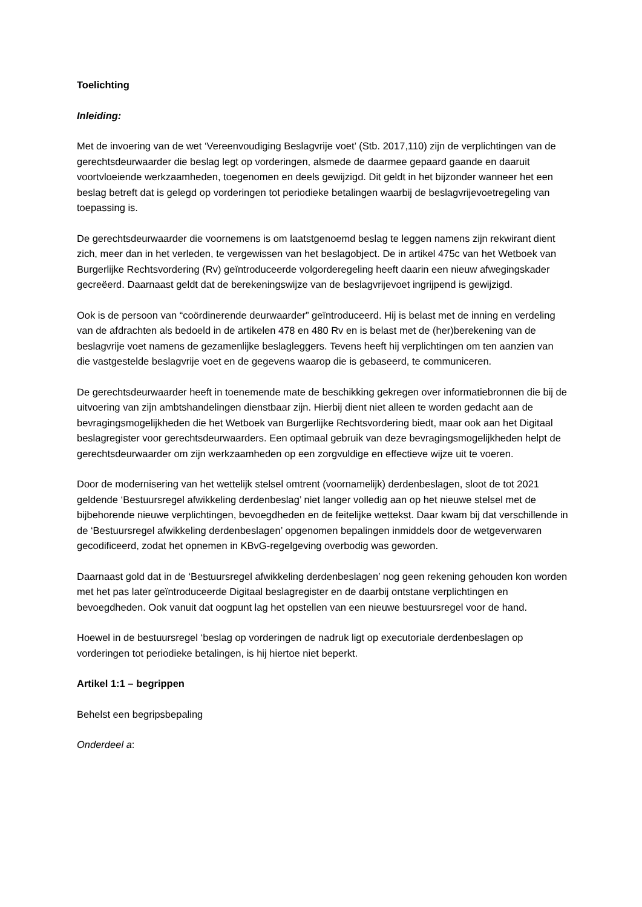Toelichting
Inleiding:
Met de invoering van de wet ‘Vereenvoudiging Beslagvrije voet’ (Stb. 2017,110) zijn de verplichtingen van de gerechtsdeurwaarder die beslag legt op vorderingen, alsmede de daarmee gepaard gaande en daaruit voortvloeiende werkzaamheden, toegenomen en deels gewijzigd. Dit geldt in het bijzonder wanneer het een beslag betreft dat is gelegd op vorderingen tot periodieke betalingen waarbij de beslagvrijevoetregeling van toepassing is.
De gerechtsdeurwaarder die voornemens is om laatstgenoemd beslag te leggen namens zijn rekwirant dient zich, meer dan in het verleden, te vergewissen van het beslagobject. De in artikel 475c van het Wetboek van Burgerlijke Rechtsvordering (Rv) geïntroduceerde volgorderegeling heeft daarin een nieuw afwegingskader gecreëerd. Daarnaast geldt dat de berekeningswijze van de beslagvrijevoet ingrijpend is gewijzigd.
Ook is de persoon van “coördinerende deurwaarder” geïntroduceerd. Hij is belast met de inning en verdeling van de afdrachten als bedoeld in de artikelen 478 en 480 Rv en is belast met de (her)berekening van de beslagvrije voet namens de gezamenlijke beslagleggers. Tevens heeft hij verplichtingen om ten aanzien van die vastgestelde beslagvrije voet en de gegevens waarop die is gebaseerd, te communiceren.
De gerechtsdeurwaarder heeft in toenemende mate de beschikking gekregen over informatiebronnen die bij de uitvoering van zijn ambtshandelingen dienstbaar zijn. Hierbij dient niet alleen te worden gedacht aan de bevragingsmogelijkheden die het Wetboek van Burgerlijke Rechtsvordering biedt, maar ook aan het Digitaal beslagregister voor gerechtsdeurwaarders. Een optimaal gebruik van deze bevragingsmogelijkheden helpt de gerechtsdeurwaarder om zijn werkzaamheden op een zorgvuldige en effectieve wijze uit te voeren.
Door de modernisering van het wettelijk stelsel omtrent (voornamelijk) derdenbeslagen, sloot de tot 2021 geldende ‘Bestuursregel afwikkeling derdenbeslag’ niet langer volledig aan op het nieuwe stelsel met de bijbehorende nieuwe verplichtingen, bevoegdheden en de feitelijke wettekst. Daar kwam bij dat verschillende in de ‘Bestuursregel afwikkeling derdenbeslagen’ opgenomen bepalingen inmiddels door de wetgeverwaren gecodificeerd, zodat het opnemen in KBvG-regelgeving overbodig was geworden.
Daarnaast gold dat in de ‘Bestuursregel afwikkeling derdenbeslagen’ nog geen rekening gehouden kon worden met het pas later geïntroduceerde Digitaal beslagregister en de daarbij ontstane verplichtingen en bevoegdheden. Ook vanuit dat oogpunt lag het opstellen van een nieuwe bestuursregel voor de hand.
Hoewel in de bestuursregel ‘beslag op vorderingen de nadruk ligt op executoriale derdenbeslagen op vorderingen tot periodieke betalingen, is hij hiertoe niet beperkt.
Artikel 1:1 – begrippen
Behelst een begripsbepaling
Onderdeel a: